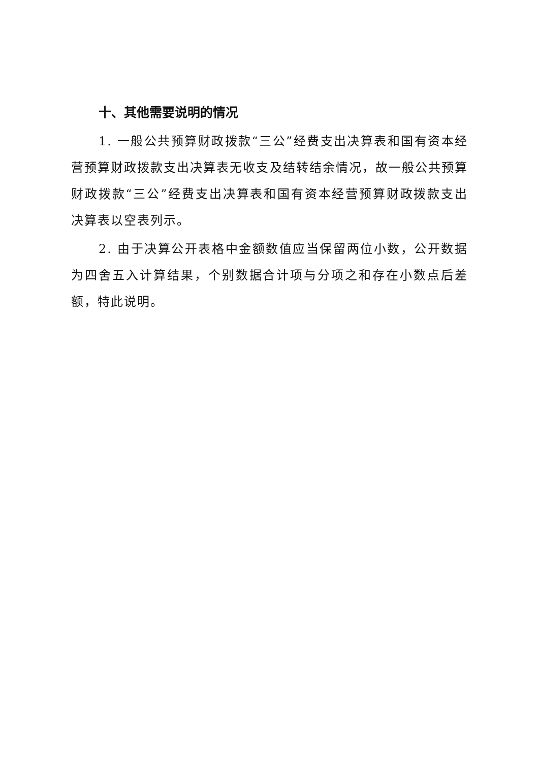十、其他需要说明的情况
1. 一般公共预算财政拨款“三公”经费支出决算表和国有资本经营预算财政拨款支出决算表无收支及结转结余情况，故一般公共预算财政拨款“三公”经费支出决算表和国有资本经营预算财政拨款支出决算表以空表列示。
2. 由于决算公开表格中金额数值应当保留两位小数，公开数据为四舍五入计算结果，个别数据合计项与分项之和存在小数点后差额，特此说明。